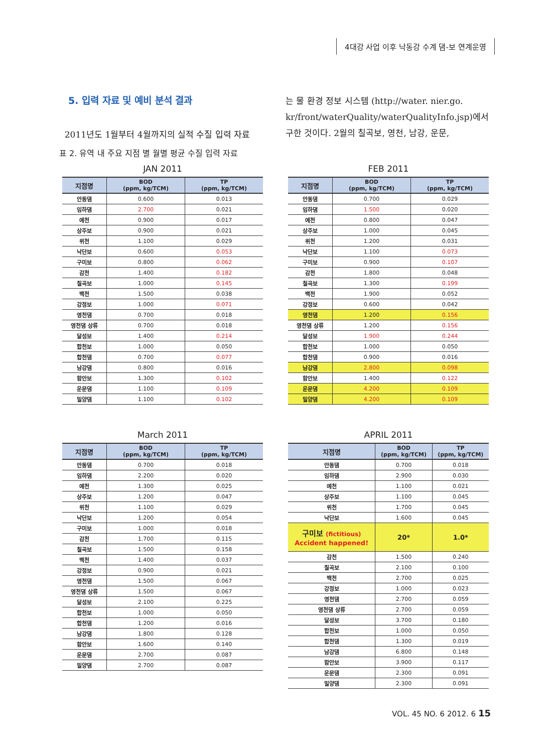4대강 사업 이후 낙동강 수계 댐-보 연계운영
5. 입력 자료 및 예비 분석 결과
2011년도 1월부터 4월까지의 실적 수질 입력 자료
는 물 환경 정보 시스템 (http://water. nier.go. kr/front/waterQuality/waterQualityInfo.jsp)에서 구한 것이다. 2월의 칠곡보, 영천, 남강, 운문,
표 2. 유역 내 주요 지점 별 월별 평균 수질 입력 자료
JAN 2011
| 지점명 | BOD (ppm, kg/TCM) | TP (ppm, kg/TCM) |
| --- | --- | --- |
| 안동댐 | 0.600 | 0.013 |
| 임하댐 | 2.700 | 0.021 |
| 예천 | 0.900 | 0.017 |
| 상주보 | 0.900 | 0.021 |
| 위천 | 1.100 | 0.029 |
| 낙단보 | 0.600 | 0.053 |
| 구미보 | 0.800 | 0.062 |
| 감천 | 1.400 | 0.182 |
| 칠곡보 | 1.000 | 0.145 |
| 백천 | 1.500 | 0.038 |
| 강정보 | 1.000 | 0.071 |
| 영천댐 | 0.700 | 0.018 |
| 영천댐 상류 | 0.700 | 0.018 |
| 달성보 | 1.400 | 0.214 |
| 합천보 | 1.000 | 0.050 |
| 합천댐 | 0.700 | 0.077 |
| 남강댐 | 0.800 | 0.016 |
| 함안보 | 1.300 | 0.102 |
| 운문댐 | 1.100 | 0.109 |
| 밀양댐 | 1.100 | 0.102 |
FEB 2011
| 지점명 | BOD (ppm, kg/TCM) | TP (ppm, kg/TCM) |
| --- | --- | --- |
| 안동댐 | 0.700 | 0.029 |
| 임하댐 | 1.500 | 0.020 |
| 예천 | 0.800 | 0.047 |
| 상주보 | 1.000 | 0.045 |
| 위천 | 1.200 | 0.031 |
| 낙단보 | 1.100 | 0.073 |
| 구미보 | 0.900 | 0.107 |
| 감천 | 1.800 | 0.048 |
| 칠곡보 | 1.300 | 0.199 |
| 백천 | 1.900 | 0.052 |
| 강정보 | 0.600 | 0.042 |
| 영천댐 | 1.200 | 0.156 |
| 영천댐 상류 | 1.200 | 0.156 |
| 달성보 | 1.900 | 0.244 |
| 합천보 | 1.000 | 0.050 |
| 합천댐 | 0.900 | 0.016 |
| 남강댐 | 2.800 | 0.098 |
| 함안보 | 1.400 | 0.122 |
| 운문댐 | 4.200 | 0.109 |
| 밀양댐 | 4.200 | 0.109 |
March 2011
| 지점명 | BOD (ppm, kg/TCM) | TP (ppm, kg/TCM) |
| --- | --- | --- |
| 안동댐 | 0.700 | 0.018 |
| 임하댐 | 2.200 | 0.020 |
| 예천 | 1.300 | 0.025 |
| 상주보 | 1.200 | 0.047 |
| 위천 | 1.100 | 0.029 |
| 낙단보 | 1.200 | 0.054 |
| 구미보 | 1.000 | 0.018 |
| 감천 | 1.700 | 0.115 |
| 칠곡보 | 1.500 | 0.158 |
| 백천 | 1.400 | 0.037 |
| 강정보 | 0.900 | 0.021 |
| 영천댐 | 1.500 | 0.067 |
| 영천댐 상류 | 1.500 | 0.067 |
| 달성보 | 2.100 | 0.225 |
| 합천보 | 1.000 | 0.050 |
| 합천댐 | 1.200 | 0.016 |
| 남강댐 | 1.800 | 0.128 |
| 함안보 | 1.600 | 0.140 |
| 운문댐 | 2.700 | 0.087 |
| 밀양댐 | 2.700 | 0.087 |
APRIL 2011
| 지점명 | BOD (ppm, kg/TCM) | TP (ppm, kg/TCM) |
| --- | --- | --- |
| 안동댐 | 0.700 | 0.018 |
| 임하댐 | 2.900 | 0.030 |
| 예천 | 1.100 | 0.021 |
| 상주보 | 1.100 | 0.045 |
| 위천 | 1.700 | 0.045 |
| 낙단보 | 1.600 | 0.045 |
| 구미보 (fictitious) Accident happened! | 20* | 1.0* |
| 감천 | 1.500 | 0.240 |
| 칠곡보 | 2.100 | 0.100 |
| 백천 | 2.700 | 0.025 |
| 강정보 | 1.000 | 0.023 |
| 영천댐 | 2.700 | 0.059 |
| 영천댐 상류 | 2.700 | 0.059 |
| 달성보 | 3.700 | 0.180 |
| 합천보 | 1.000 | 0.050 |
| 합천댐 | 1.300 | 0.019 |
| 남강댐 | 6.800 | 0.148 |
| 함안보 | 3.900 | 0.117 |
| 운문댐 | 2.300 | 0.091 |
| 밀양댐 | 2.300 | 0.091 |
VOL. 45 NO. 6 2012. 6 15